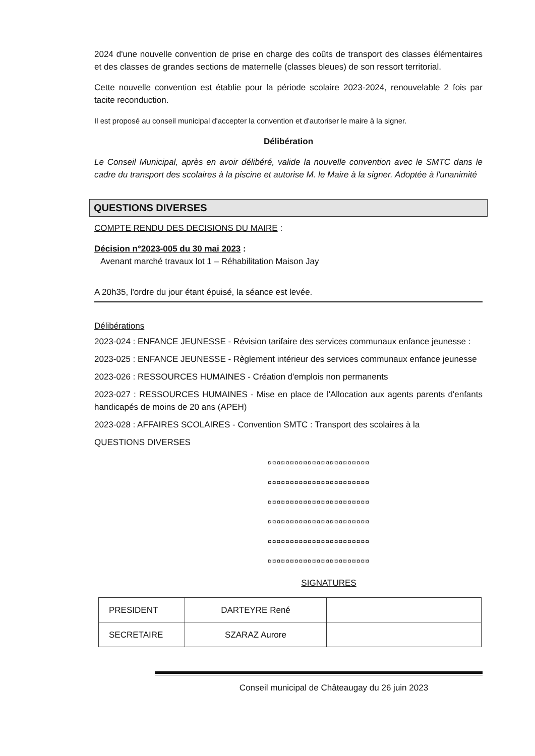2024 d'une nouvelle convention de prise en charge des coûts de transport des classes élémentaires et des classes de grandes sections de maternelle (classes bleues) de son ressort territorial.
Cette nouvelle convention est établie pour la période scolaire 2023-2024, renouvelable 2 fois par tacite reconduction.
Il est proposé au conseil municipal d'accepter la convention et d'autoriser le maire à la signer.
Délibération
Le Conseil Municipal, après en avoir délibéré, valide la nouvelle convention avec le SMTC dans le cadre du transport des scolaires à la piscine et autorise M. le Maire à la signer. Adoptée à l'unanimité
QUESTIONS DIVERSES
COMPTE RENDU DES DECISIONS DU MAIRE :
Décision n°2023-005 du 30 mai 2023 :
Avenant marché travaux lot 1 – Réhabilitation Maison Jay
A 20h35, l'ordre du jour étant épuisé, la séance est levée.
Délibérations
2023-024 : ENFANCE JEUNESSE - Révision tarifaire des services communaux enfance jeunesse :
2023-025 : ENFANCE JEUNESSE - Règlement intérieur des services communaux enfance jeunesse
2023-026 : RESSOURCES HUMAINES - Création d'emplois non permanents
2023-027 : RESSOURCES HUMAINES - Mise en place de l'Allocation aux agents parents d'enfants handicapés de moins de 20 ans (APEH)
2023-028 : AFFAIRES SCOLAIRES - Convention SMTC : Transport des scolaires à la
QUESTIONS DIVERSES
¤¤¤¤¤¤¤¤¤¤¤¤¤¤¤¤¤¤¤¤¤¤¤
¤¤¤¤¤¤¤¤¤¤¤¤¤¤¤¤¤¤¤¤¤¤¤
¤¤¤¤¤¤¤¤¤¤¤¤¤¤¤¤¤¤¤¤¤¤¤
¤¤¤¤¤¤¤¤¤¤¤¤¤¤¤¤¤¤¤¤¤¤¤
¤¤¤¤¤¤¤¤¤¤¤¤¤¤¤¤¤¤¤¤¤¤¤
¤¤¤¤¤¤¤¤¤¤¤¤¤¤¤¤¤¤¤¤¤¤¤
SIGNATURES
| PRESIDENT | DARTEYRE René | |
| SECRETAIRE | SZARAZ Aurore | |
Conseil municipal de Châteaugay du 26 juin 2023